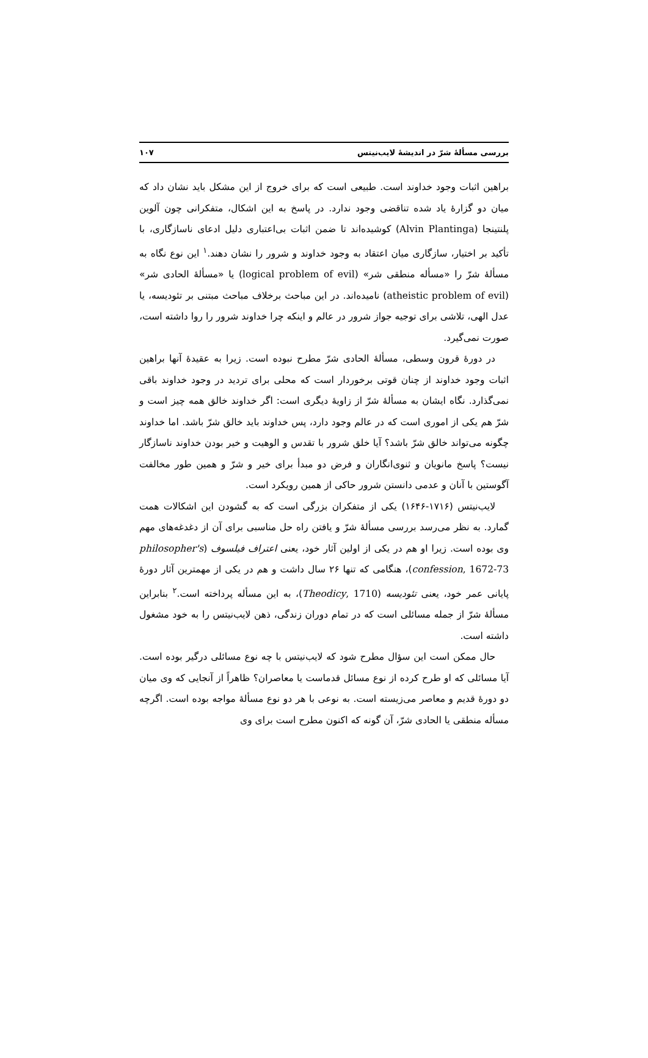بررسی مسألهٔ شرّ در اندیشهٔ لایب‌نیتس ۱۰۷
براهین اثبات وجود خداوند است. طبیعی است که برای خروج از این مشکل باید نشان داد که میان دو گزارهٔ یاد شده تناقضی وجود ندارد. در پاسخ به این اشکال، متفکرانی چون آلوین پلنتینجا (Alvin Plantinga) کوشیده‌اند تا ضمن اثبات بی‌اعتباری دلیل ادعای ناسازگاری، با تأکید بر اختیار، سازگاری میان اعتقاد به وجود خداوند و شرور را نشان دهند.<sup>۱</sup> این نوع نگاه به مسألهٔ شرّ را «مسأله منطقی شر» (logical problem of evil) یا «مسألهٔ الحادی شر» (atheistic problem of evil) نامیده‌اند. در این مباحث برخلاف مباحث مبتنی بر تئودیسه، یا عدل الهی، تلاشی برای توجیه جواز شرور در عالم و اینکه چرا خداوند شرور را روا داشته است، صورت نمی‌گیرد.
در دورهٔ قرون وسطی، مسألهٔ الحادی شرّ مطرح نبوده است. زیرا به عقیدهٔ آنها براهین اثبات وجود خداوند از چنان قوتی برخوردار است که محلی برای تردید در وجود خداوند باقی نمی‌گذارد. نگاه ایشان به مسألهٔ شرّ از زاویهٔ دیگری است: اگر خداوند خالق همه چیز است و شرّ هم یکی از اموری است که در عالم وجود دارد، پس خداوند باید خالق شرّ باشد. اما خداوند چگونه می‌تواند خالق شرّ باشد؟ آیا خلق شرور با تقدس و الوهیت و خیر بودن خداوند ناسازگار نیست؟ پاسخ مانویان و ثنوی‌انگاران و فرض دو مبدأ برای خیر و شرّ و همین طور مخالفت آگوستین با آنان و عدمی دانستن شرور حاکی از همین رویکرد است.
لایب‌نیتس (۱۷۱۶-۱۶۴۶) یکی از متفکران بزرگی است که به گشودن این اشکالات همت گمارد. به نظر می‌رسد بررسی مسألهٔ شرّ و یافتن راه حل مناسبی برای آن از دغدغه‌های مهم وی بوده است. زیرا او هم در یکی از اولین آثار خود، یعنی اعتراف فیلسوف (philosopher's confession, 1672-73)، هنگامی که تنها ۲۶ سال داشت و هم در یکی از مهمترین آثار دورهٔ پایانی عمر خود، یعنی تئودیسه (Theodicy, 1710)، به این مسأله پرداخته است.<sup>۲</sup> بنابراین مسألهٔ شرّ از جمله مسائلی است که در تمام دوران زندگی، ذهن لایب‌نیتس را به خود مشغول داشته است.
حال ممکن است این سؤال مطرح شود که لایب‌نیتس با چه نوع مسائلی درگیر بوده است. آیا مسائلی که او طرح کرده از نوع مسائل قدماست یا معاصران؟ ظاهراً از آنجایی که وی میان دو دورهٔ قدیم و معاصر می‌زیسته است. به نوعی با هر دو نوع مسألهٔ مواجه بوده است. اگرچه مسأله منطقی یا الحادی شرّ، آن گونه که اکنون مطرح است برای وی